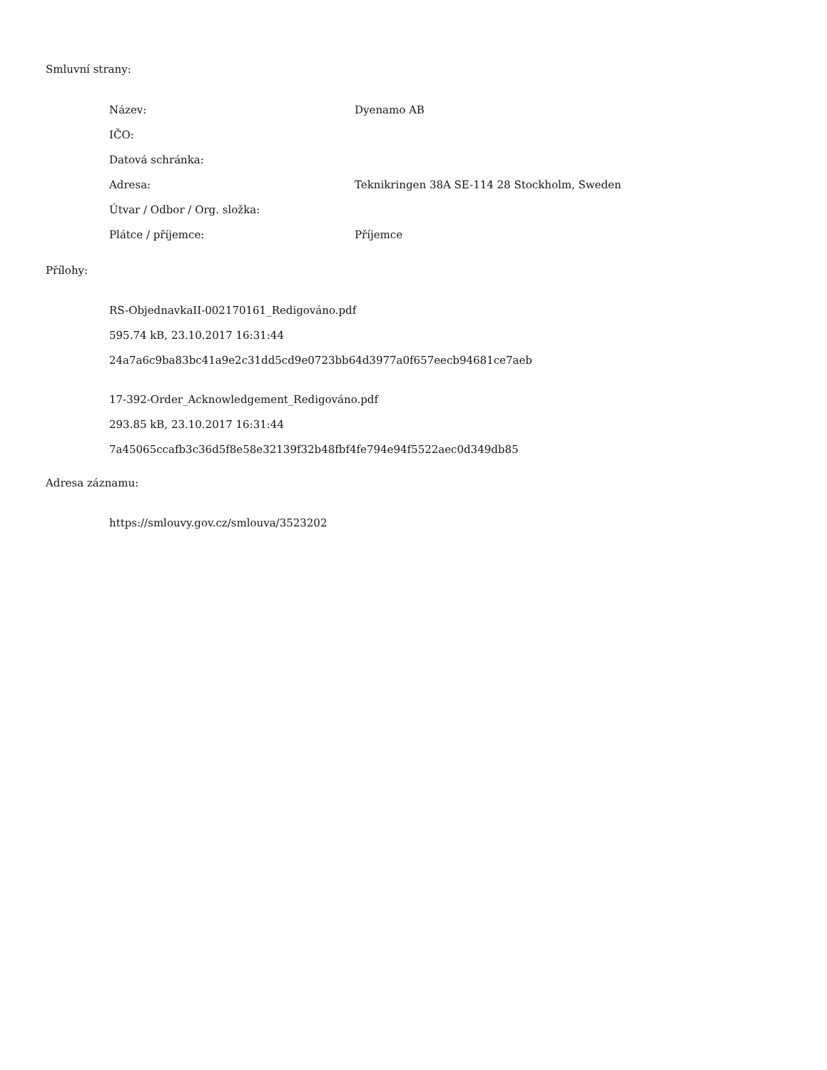Smluvní strany:
| Název: | Dyenamo AB |
| IČO: | |
| Datová schránka: | |
| Adresa: | Teknikringen 38A SE-114 28 Stockholm, Sweden |
| Útvar / Odbor / Org. složka: | |
| Plátce / příjemce: | Příjemce |
Přílohy:
RS-ObjednavkaII-002170161_Redigováno.pdf
595.74 kB, 23.10.2017 16:31:44
24a7a6c9ba83bc41a9e2c31dd5cd9e0723bb64d3977a0f657eecb94681ce7aeb
17-392-Order_Acknowledgement_Redigováno.pdf
293.85 kB, 23.10.2017 16:31:44
7a45065ccafb3c36d5f8e58e32139f32b48fbf4fe794e94f5522aec0d349db85
Adresa záznamu:
https://smlouvy.gov.cz/smlouva/3523202